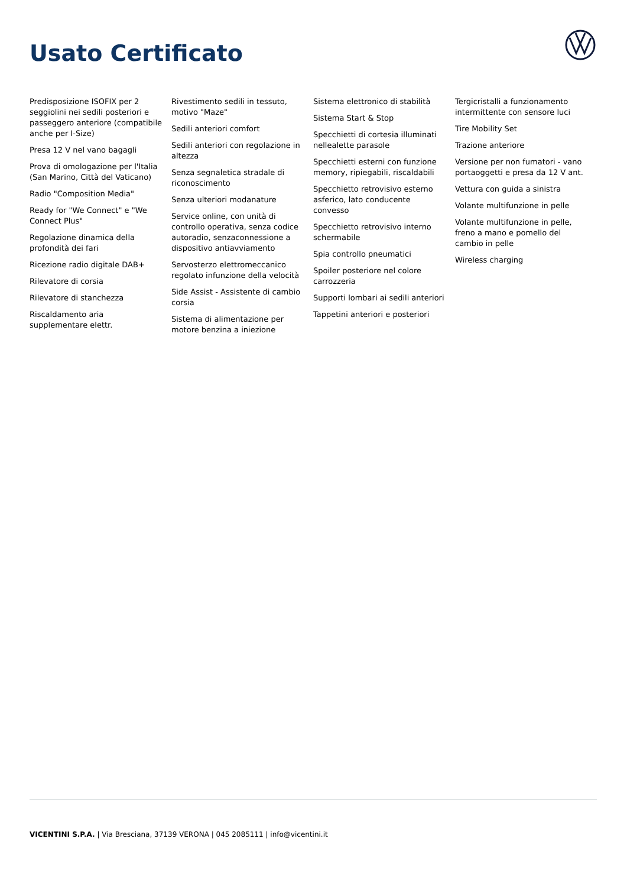Usato Certificato
Predisposizione ISOFIX per 2 seggiolini nei sedili posteriori e passeggero anteriore (compatibile anche per I-Size)
Presa 12 V nel vano bagagli
Prova di omologazione per l'Italia (San Marino, Città del Vaticano)
Radio "Composition Media"
Ready for "We Connect" e "We Connect Plus"
Regolazione dinamica della profondità dei fari
Ricezione radio digitale DAB+
Rilevatore di corsia
Rilevatore di stanchezza
Riscaldamento aria supplementare elettr.
Rivestimento sedili in tessuto, motivo "Maze"
Sedili anteriori comfort
Sedili anteriori con regolazione in altezza
Senza segnaletica stradale di riconoscimento
Senza ulteriori modanature
Service online, con unità di controllo operativa, senza codice autoradio, senzaconnessione a dispositivo antiavviamento
Servosterzo elettromeccanico regolato infunzione della velocità
Side Assist - Assistente di cambio corsia
Sistema di alimentazione per motore benzina a iniezione
Sistema elettronico di stabilità
Sistema Start & Stop
Specchietti di cortesia illuminati nellealette parasole
Specchietti esterni con funzione memory, ripiegabili, riscaldabili
Specchietto retrovisivo esterno asferico, lato conducente convesso
Specchietto retrovisivo interno schermabile
Spia controllo pneumatici
Spoiler posteriore nel colore carrozzeria
Supporti lombari ai sedili anteriori
Tappetini anteriori e posteriori
Tergicristalli a funzionamento intermittente con sensore luci
Tire Mobility Set
Trazione anteriore
Versione per non fumatori - vano portaoggetti e presa da 12 V ant.
Vettura con guida a sinistra
Volante multifunzione in pelle
Volante multifunzione in pelle, freno a mano e pomello del cambio in pelle
Wireless charging
VICENTINI S.P.A. | Via Bresciana, 37139 VERONA | 045 2085111 | info@vicentini.it